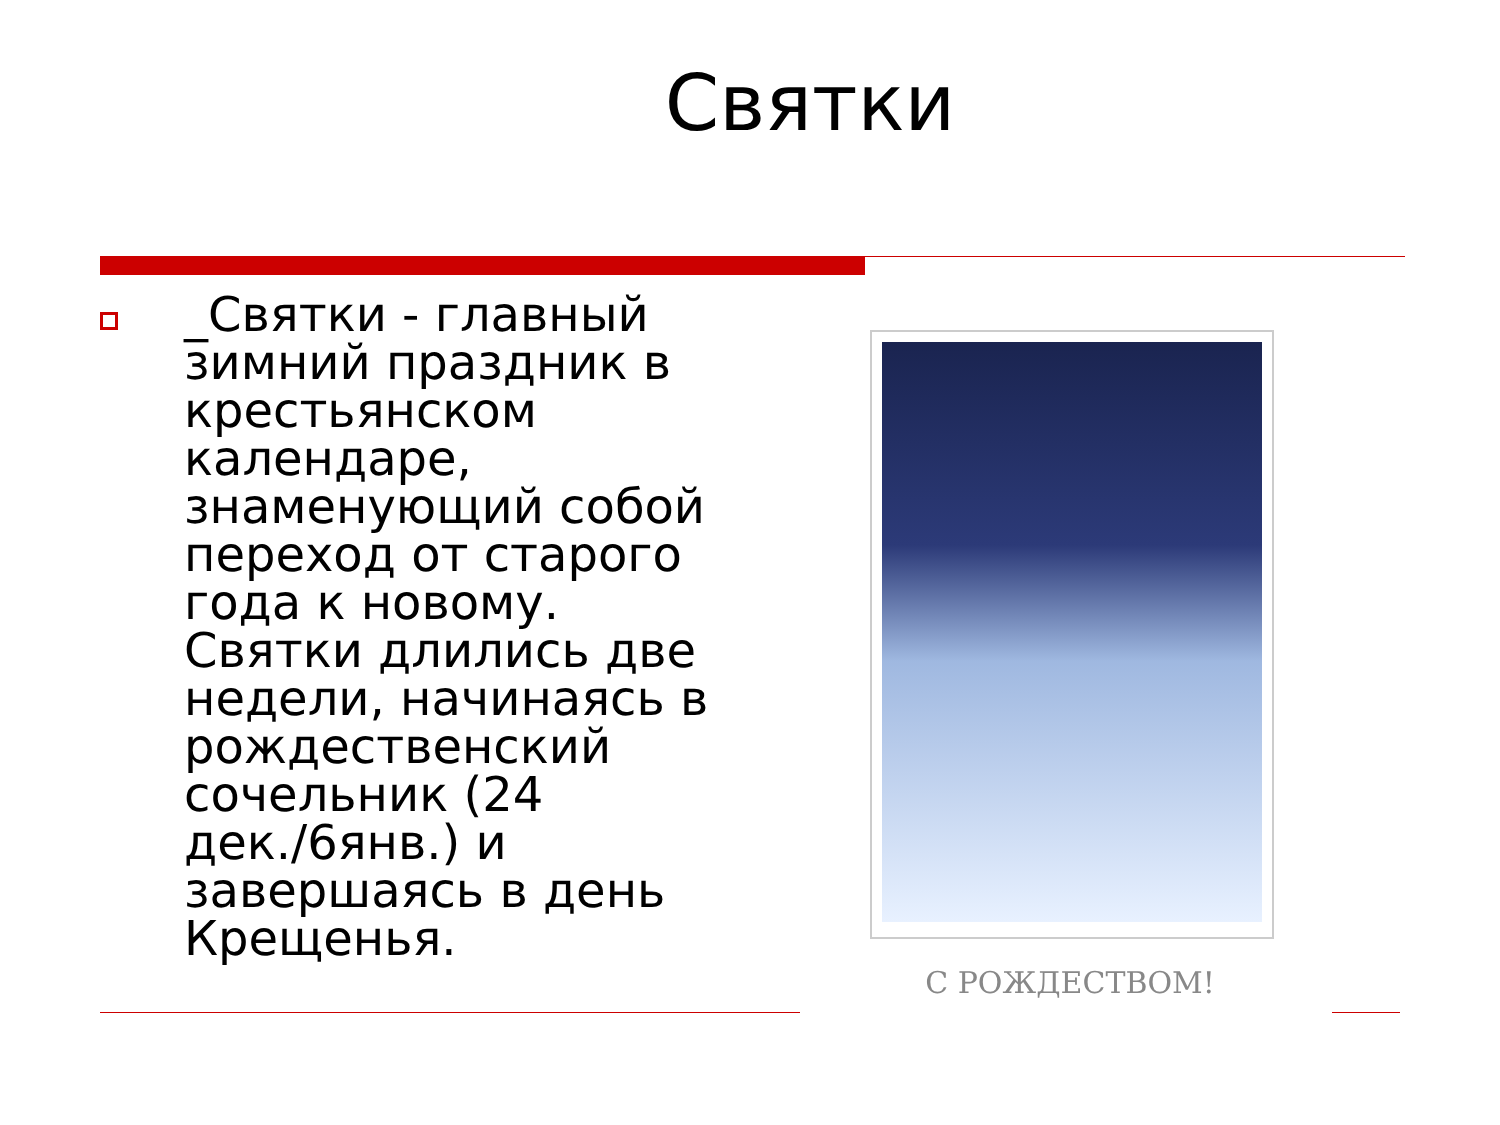Святки
_Святки - главный зимний праздник в крестьянском календаре, знаменующий собой переход от старого года к новому. Святки длились две недели, начинаясь в рождественский сочельник (24 дек./6янв.) и завершаясь в день Крещенья.
С РОЖДЕСТВОМ!